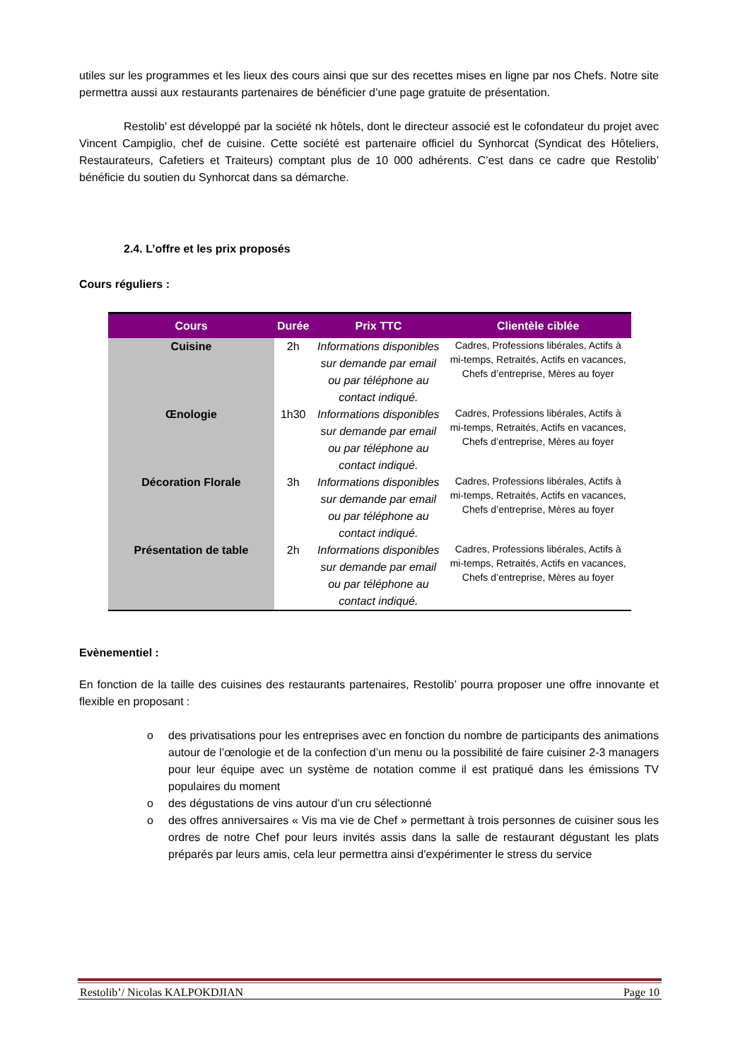utiles sur les programmes et les lieux des cours ainsi que sur des recettes mises en ligne par nos Chefs. Notre site permettra aussi aux restaurants partenaires de bénéficier d’une page gratuite de présentation.
Restolib’ est développé par la société nk hôtels, dont le directeur associé est le cofondateur du projet avec Vincent Campiglio, chef de cuisine. Cette société est partenaire officiel du Synhorcat (Syndicat des Hôteliers, Restaurateurs, Cafetiers et Traiteurs) comptant plus de 10 000 adhérents. C’est dans ce cadre que Restolib’ bénéficie du soutien du Synhorcat dans sa démarche.
2.4. L’offre et les prix proposés
Cours réguliers :
| Cours | Durée | Prix TTC | Clientèle ciblée |
| --- | --- | --- | --- |
| Cuisine | 2h | Informations disponibles sur demande par email ou par téléphone au contact indiqué. | Cadres, Professions libérales, Actifs à mi-temps, Retraités, Actifs en vacances, Chefs d’entreprise, Mères au foyer |
| Œnologie | 1h30 | Informations disponibles sur demande par email ou par téléphone au contact indiqué. | Cadres, Professions libérales, Actifs à mi-temps, Retraités, Actifs en vacances, Chefs d’entreprise, Mères au foyer |
| Décoration Florale | 3h | Informations disponibles sur demande par email ou par téléphone au contact indiqué. | Cadres, Professions libérales, Actifs à mi-temps, Retraités, Actifs en vacances, Chefs d’entreprise, Mères au foyer |
| Présentation de table | 2h | Informations disponibles sur demande par email ou par téléphone au contact indiqué. | Cadres, Professions libérales, Actifs à mi-temps, Retraités, Actifs en vacances, Chefs d’entreprise, Mères au foyer |
Evènementiel :
En fonction de la taille des cuisines des restaurants partenaires, Restolib’ pourra proposer une offre innovante et flexible en proposant :
o des privatisations pour les entreprises avec en fonction du nombre de participants des animations autour de l’œnologie et de la confection d’un menu ou la possibilité de faire cuisiner 2-3 managers pour leur équipe avec un système de notation comme il est pratiqué dans les émissions TV populaires du moment
o des dégustations de vins autour d’un cru sélectionné
o des offres anniversaires « Vis ma vie de Chef » permettant à trois personnes de cuisiner sous les ordres de notre Chef pour leurs invités assis dans la salle de restaurant dégustant les plats préparés par leurs amis, cela leur permettra ainsi d’expérimenter le stress du service
Restolib’/ Nicolas KALPOKDJIAN Page 10